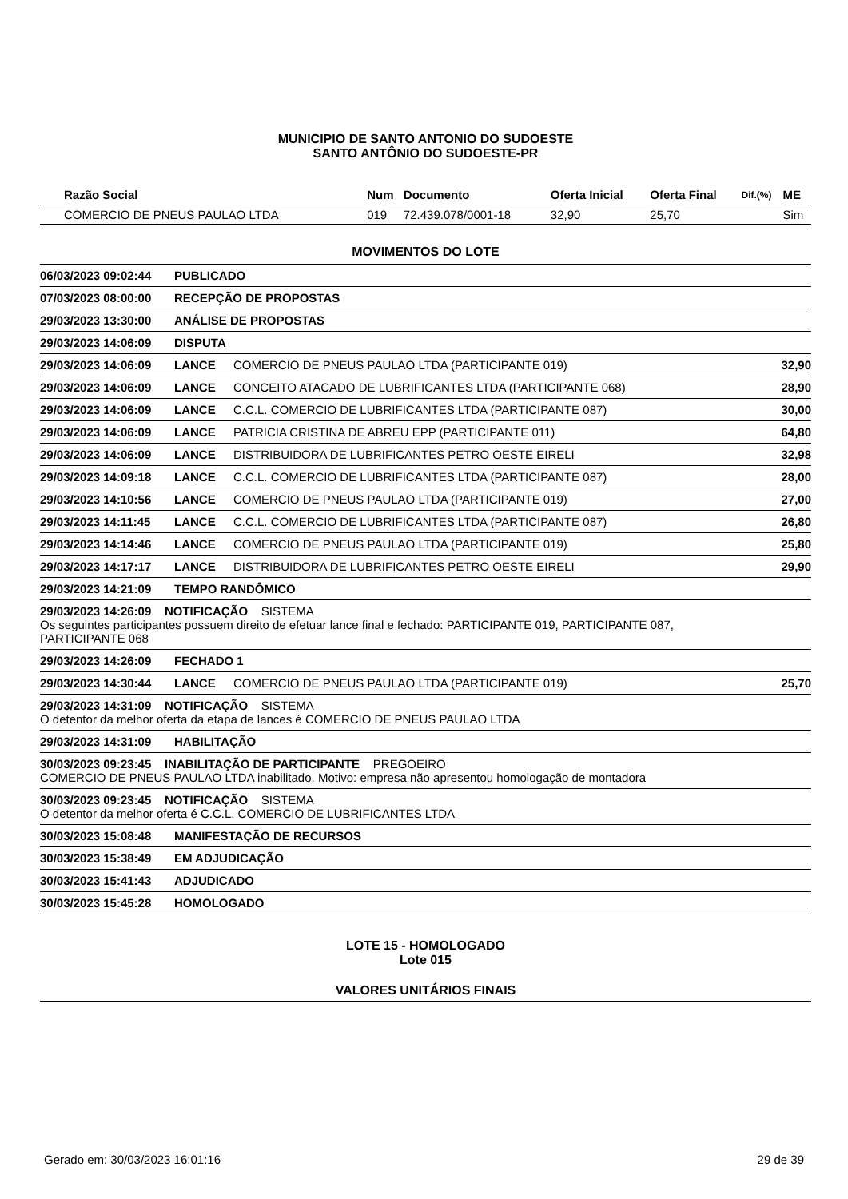MUNICIPIO DE SANTO ANTONIO DO SUDOESTE
SANTO ANTÔNIO DO SUDOESTE-PR
| Razão Social | Num | Documento | Oferta Inicial | Oferta Final | Dif.(%) | ME |
| --- | --- | --- | --- | --- | --- | --- |
| COMERCIO DE PNEUS PAULAO LTDA | 019 | 72.439.078/0001-18 | 32,90 | 25,70 | | Sim |
MOVIMENTOS DO LOTE
| 06/03/2023 09:02:44 | PUBLICADO | | |
| 07/03/2023 08:00:00 | RECEPÇÃO DE PROPOSTAS | | |
| 29/03/2023 13:30:00 | ANÁLISE DE PROPOSTAS | | |
| 29/03/2023 14:06:09 | DISPUTA | | |
| 29/03/2023 14:06:09 | LANCE | COMERCIO DE PNEUS PAULAO LTDA (PARTICIPANTE 019) | 32,90 |
| 29/03/2023 14:06:09 | LANCE | CONCEITO ATACADO DE LUBRIFICANTES LTDA (PARTICIPANTE 068) | 28,90 |
| 29/03/2023 14:06:09 | LANCE | C.C.L. COMERCIO DE LUBRIFICANTES LTDA (PARTICIPANTE 087) | 30,00 |
| 29/03/2023 14:06:09 | LANCE | PATRICIA CRISTINA DE ABREU EPP (PARTICIPANTE 011) | 64,80 |
| 29/03/2023 14:06:09 | LANCE | DISTRIBUIDORA DE LUBRIFICANTES PETRO OESTE EIRELI | 32,98 |
| 29/03/2023 14:09:18 | LANCE | C.C.L. COMERCIO DE LUBRIFICANTES LTDA (PARTICIPANTE 087) | 28,00 |
| 29/03/2023 14:10:56 | LANCE | COMERCIO DE PNEUS PAULAO LTDA (PARTICIPANTE 019) | 27,00 |
| 29/03/2023 14:11:45 | LANCE | C.C.L. COMERCIO DE LUBRIFICANTES LTDA (PARTICIPANTE 087) | 26,80 |
| 29/03/2023 14:14:46 | LANCE | COMERCIO DE PNEUS PAULAO LTDA (PARTICIPANTE 019) | 25,80 |
| 29/03/2023 14:17:17 | LANCE | DISTRIBUIDORA DE LUBRIFICANTES PETRO OESTE EIRELI | 29,90 |
| 29/03/2023 14:21:09 | TEMPO RANDÔMICO | | |
| 29/03/2023 14:26:09 NOTIFICAÇÃO SISTEMA Os seguintes participantes possuem direito de efetuar lance final e fechado: PARTICIPANTE 019, PARTICIPANTE 087, PARTICIPANTE 068 | | | |
| 29/03/2023 14:26:09 | FECHADO 1 | | |
| 29/03/2023 14:30:44 | LANCE | COMERCIO DE PNEUS PAULAO LTDA (PARTICIPANTE 019) | 25,70 |
| 29/03/2023 14:31:09 NOTIFICAÇÃO SISTEMA O detentor da melhor oferta da etapa de lances é COMERCIO DE PNEUS PAULAO LTDA | | | |
| 29/03/2023 14:31:09 | HABILITAÇÃO | | |
| 30/03/2023 09:23:45 INABILITAÇÃO DE PARTICIPANTE PREGOEIRO COMERCIO DE PNEUS PAULAO LTDA inabilitado. Motivo: empresa não apresentou homologação de montadora | | | |
| 30/03/2023 09:23:45 NOTIFICAÇÃO SISTEMA O detentor da melhor oferta é C.C.L. COMERCIO DE LUBRIFICANTES LTDA | | | |
| 30/03/2023 15:08:48 | MANIFESTAÇÃO DE RECURSOS | | |
| 30/03/2023 15:38:49 | EM ADJUDICAÇÃO | | |
| 30/03/2023 15:41:43 | ADJUDICADO | | |
| 30/03/2023 15:45:28 | HOMOLOGADO | | |
LOTE 15 - HOMOLOGADO
Lote 015
VALORES UNITÁRIOS FINAIS
Gerado em: 30/03/2023 16:01:16 29 de 39